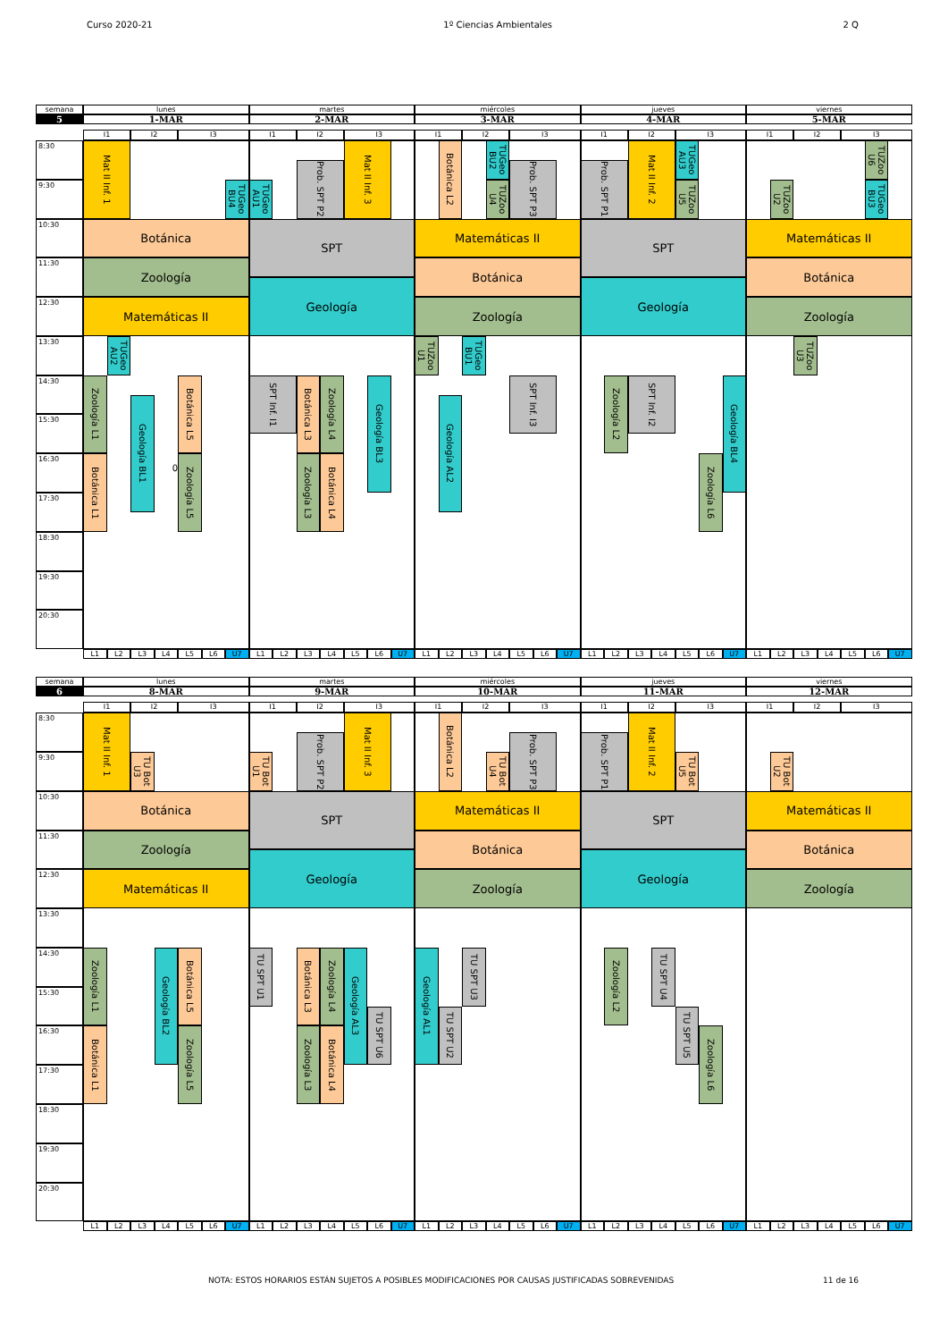Curso 2020-21 1º Ciencias Ambientales 2 Q
semana
lunes
martes
miércoles
jueves
viernes
5
1-MAR
2-MAR
3-MAR
4-MAR
5-MAR
I1
I2
I3
I1
I2
I3
I1
I2
I3
I1
I2
I3
I1
I2
I3
8:30
9:30
10:30
11:30
12:30
13:30
14:30
15:30
16:30
17:30
18:30
19:30
20:30
Mat II Inf. 1
TUGeo BU4
Botánica
Zoología
Matemáticas II
TUGeo AU2
Zoología L1
Botánica L1
Geología BL1
0
Botánica L5
Zoología L5
TUGeo AU1
Prob. SPT P2
Mat II Inf. 3
SPT
Geología
SPT Inf. I1
Botánica L3
Zoología L4
Zoología L3
Botánica L4
Geología BL3
Botánica L2
TUGeo BU2
TUZoo U4
Prob. SPT P3
Matemáticas II
Botánica
Zoología
TUZoo U1
TUGeo BU1
Geología AL2
SPT Inf. I3
Prob. SPT P1
Mat II Inf. 2
TUGeo AU3
TUZoo U5
SPT
Geología
Zoología L2
SPT Inf. I2
Geología BL4
Zoología L6
TUZoo U6
TUZoo U2
TUGeo BU3
Matemáticas II
Botánica
Zoología
TUZoo U3
L1
L2
L3
L4
L5
L6
U7
L1
L2
L3
L4
L5
L6
U7
L1
L2
L3
L4
L5
L6
U7
L1
L2
L3
L4
L5
L6
U7
L1
L2
L3
L4
L5
L6
U7
semana
lunes
martes
miércoles
jueves
viernes
6
8-MAR
9-MAR
10-MAR
11-MAR
12-MAR
I1
I2
I3
I1
I2
I3
I1
I2
I3
I1
I2
I3
I1
I2
I3
8:30
9:30
10:30
11:30
12:30
13:30
14:30
15:30
16:30
17:30
18:30
19:30
20:30
Mat II Inf. 1
TU Bot U3
Botánica
Zoología
Matemáticas II
Zoología L1
Botánica L1
Geología BL2
Botánica L5
Zoología L5
TU Bot U1
Prob. SPT P2
Mat II Inf. 3
SPT
Geología
TU SPT U1
Botánica L3
Zoología L4
Zoología L3
Botánica L4
Geología AL3
TU SPT U6
Botánica L2
TU Bot U4
Prob. SPT P3
Matemáticas II
Botánica
Zoología
Geología AL1
TU SPT U2
TU SPT U3
Prob. SPT P1
Mat II Inf. 2
TU Bot U5
SPT
Geología
Zoología L2
TU SPT U4
TU SPT U5
Zoología L6
TU Bot U2
Matemáticas II
Botánica
Zoología
L1
L2
L3
L4
L5
L6
U7
L1
L2
L3
L4
L5
L6
U7
L1
L2
L3
L4
L5
L6
U7
L1
L2
L3
L4
L5
L6
U7
L1
L2
L3
L4
L5
L6
U7
NOTA: ESTOS HORARIOS ESTÁN SUJETOS A POSIBLES MODIFICACIONES POR CAUSAS JUSTIFICADAS SOBREVENIDAS 11 de 16